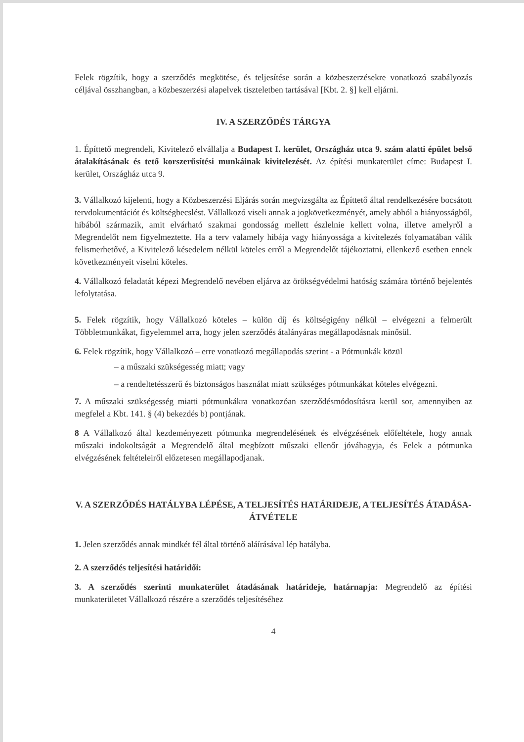Felek rögzítik, hogy a szerződés megkötése, és teljesítése során a közbeszerzésekre vonatkozó szabályozás céljával összhangban, a közbeszerzési alapelvek tiszteletben tartásával [Kbt. 2. §] kell eljárni.
IV. A SZERZŐDÉS TÁRGYA
1. Építtető megrendeli, Kivitelező elvállalja a Budapest I. kerület, Országház utca 9. szám alatti épület belső átalakításának és tető korszerűsítési munkáinak kivitelezését. Az építési munkaterület címe: Budapest I. kerület, Országház utca 9.
3. Vállalkozó kijelenti, hogy a Közbeszerzési Eljárás során megvizsgálta az Építtető által rendelkezésére bocsátott tervdokumentációt és költségbecslést. Vállalkozó viseli annak a jogkövetkezményét, amely abból a hiányosságból, hibából származik, amit elvárható szakmai gondosság mellett észlelnie kellett volna, illetve amelyről a Megrendelőt nem figyelmeztette. Ha a terv valamely hibája vagy hiányossága a kivitelezés folyamatában válik felismerhetővé, a Kivitelező késedelem nélkül köteles erről a Megrendelőt tájékoztatni, ellenkező esetben ennek következményeit viselni köteles.
4. Vállalkozó feladatát képezi Megrendelő nevében eljárva az örökségvédelmi hatóság számára történő bejelentés lefolytatása.
5. Felek rögzítik, hogy Vállalkozó köteles – külön díj és költségigény nélkül – elvégezni a felmerült Többletmunkákat, figyelemmel arra, hogy jelen szerződés átalányáras megállapodásnak minősül.
6. Felek rögzítik, hogy Vállalkozó – erre vonatkozó megállapodás szerint - a Pótmunkák közül
– a műszaki szükségesség miatt; vagy
– a rendeltetésszerű és biztonságos használat miatt szükséges pótmunkákat köteles elvégezni.
7. A műszaki szükségesség miatti pótmunkákra vonatkozóan szerződésmódosításra kerül sor, amennyiben az megfelel a Kbt. 141. § (4) bekezdés b) pontjának.
8 A Vállalkozó által kezdeményezett pótmunka megrendelésének és elvégzésének előfeltétele, hogy annak műszaki indokoltságát a Megrendelő által megbízott műszaki ellenőr jóváhagyja, és Felek a pótmunka elvégzésének feltételeiről előzetesen megállapodjanak.
V. A SZERZŐDÉS HATÁLYBA LÉPÉSE, A TELJESÍTÉS HATÁRIDEJE, A TELJESÍTÉS ÁTADÁSA-ÁTVÉTELE
1. Jelen szerződés annak mindkét fél által történő aláírásával lép hatályba.
2. A szerződés teljesítési határidői:
3. A szerződés szerinti munkaterület átadásának határideje, határnapja: Megrendelő az építési munkaterületet Vállalkozó részére a szerződés teljesítéséhez
4